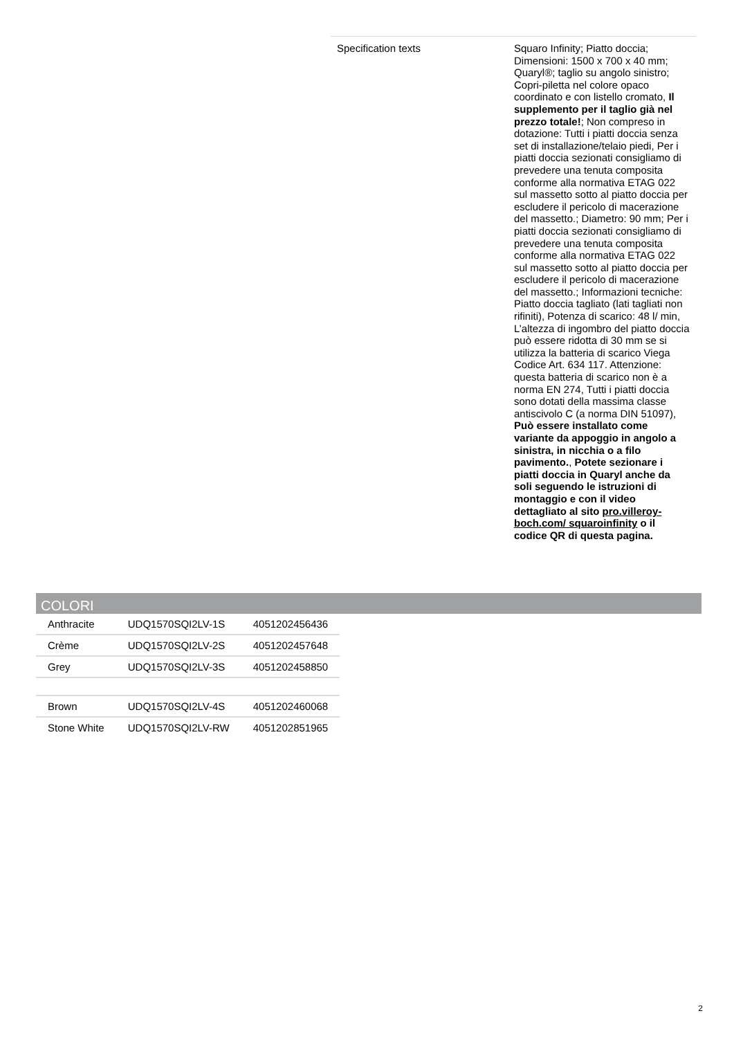| Specification texts | Squaro Infinity; Piatto doccia; Dimensioni: 1500 x 700 x 40 mm; Quaryl®; taglio su angolo sinistro; Copri-piletta nel colore opaco coordinato e con listello cromato, Il supplemento per il taglio già nel prezzo totale! ; Non compreso in dotazione: Tutti i piatti doccia senza set di installazione/telaio piedi, Per i piatti doccia sezionati consigliamo di prevedere una tenuta composita conforme alla normativa ETAG 022 sul massetto sotto al piatto doccia per escludere il pericolo di macerazione del massetto.; Diametro: 90 mm; Per i piatti doccia sezionati consigliamo di prevedere una tenuta composita conforme alla normativa ETAG 022 sul massetto sotto al piatto doccia per escludere il pericolo di macerazione del massetto.; Informazioni tecniche: Piatto doccia tagliato (lati tagliati non rifiniti), Potenza di scarico: 48 l/ min, L’altezza di ingombro del piatto doccia può essere ridotta di 30 mm se si utilizza la batteria di scarico Viega Codice Art. 634 117. Attenzione: questa batteria di scarico non è a norma EN 274, Tutti i piatti doccia sono dotati della massima classe antiscivolo C (a norma DIN 51097), Può essere installato come variante da appoggio in angolo a sinistra, in nicchia o a filo pavimento. , Potete sezionare i piatti doccia in Quaryl anche da soli seguendo le istruzioni di montaggio e con il video dettagliato al sito pro.villeroy-boch.com/ squaroinfinity o il codice QR di questa pagina. |
COLORI
| Anthracite | UDQ1570SQI2LV-1S | 4051202456436 |
| Crème | UDQ1570SQI2LV-2S | 4051202457648 |
| Grey | UDQ1570SQI2LV-3S | 4051202458850 |
| Brown | UDQ1570SQI2LV-4S | 4051202460068 |
| Stone White | UDQ1570SQI2LV-RW | 4051202851965 |
2